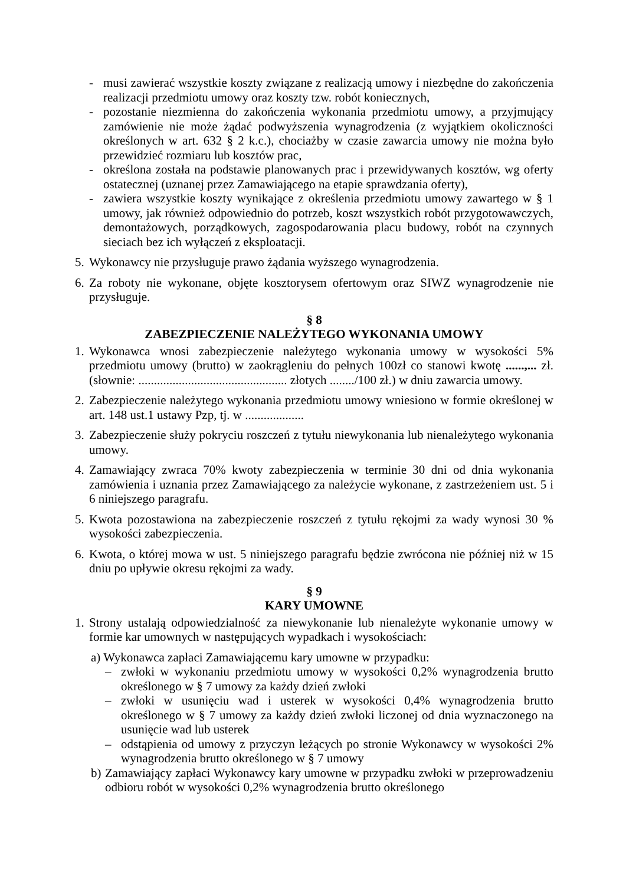- musi zawierać wszystkie koszty związane z realizacją umowy i niezbędne do zakończenia realizacji przedmiotu umowy oraz koszty tzw. robót koniecznych,
- pozostanie niezmienna do zakończenia wykonania przedmiotu umowy, a przyjmujący zamówienie nie może żądać podwyższenia wynagrodzenia (z wyjątkiem okoliczności określonych w art. 632 § 2 k.c.), chociażby w czasie zawarcia umowy nie można było przewidzieć rozmiaru lub kosztów prac,
- określona została na podstawie planowanych prac i przewidywanych kosztów, wg oferty ostatecznej (uznanej przez Zamawiającego na etapie sprawdzania oferty),
- zawiera wszystkie koszty wynikające z określenia przedmiotu umowy zawartego w § 1 umowy, jak również odpowiednio do potrzeb, koszt wszystkich robót przygotowawczych, demontażowych, porządkowych, zagospodarowania placu budowy, robót na czynnych sieciach bez ich wyłączeń z eksploatacji.
5.
Wykonawcy nie przysługuje prawo żądania wyższego wynagrodzenia.
6.
Za roboty nie wykonane, objęte kosztorysem ofertowym oraz SIWZ wynagrodzenie nie przysługuje.
§ 8
ZABEZPIECZENIE NALEŻYTEGO WYKONANIA UMOWY
1.
Wykonawca wnosi zabezpieczenie należytego wykonania umowy w wysokości 5% przedmiotu umowy (brutto) w zaokrągleniu do pełnych 100zł co stanowi kwotę ......,... zł. (słownie: ................................................ złotych ......../100 zł.) w dniu zawarcia umowy.
2.
Zabezpieczenie należytego wykonania przedmiotu umowy wniesiono w formie określonej w art. 148 ust.1 ustawy Pzp, tj. w ...................
3.
Zabezpieczenie służy pokryciu roszczeń z tytułu niewykonania lub nienależytego wykonania umowy.
4.
Zamawiający zwraca 70% kwoty zabezpieczenia w terminie 30 dni od dnia wykonania zamówienia i uznania przez Zamawiającego za należycie wykonane, z zastrzeżeniem ust. 5 i 6 niniejszego paragrafu.
5.
Kwota pozostawiona na zabezpieczenie roszczeń z tytułu rękojmi za wady wynosi 30 % wysokości zabezpieczenia.
6.
Kwota, o której mowa w ust. 5 niniejszego paragrafu będzie zwrócona nie później niż w 15 dniu po upływie okresu rękojmi za wady.
§ 9
KARY UMOWNE
1.
Strony ustalają odpowiedzialność za niewykonanie lub nienależyte wykonanie umowy w formie kar umownych w następujących wypadkach i wysokościach:
a) Wykonawca zapłaci Zamawiającemu kary umowne w przypadku:
– zwłoki w wykonaniu przedmiotu umowy w wysokości 0,2% wynagrodzenia brutto określonego w § 7 umowy za każdy dzień zwłoki
– zwłoki w usunięciu wad i usterek w wysokości 0,4% wynagrodzenia brutto określonego w § 7 umowy za każdy dzień zwłoki liczonej od dnia wyznaczonego na usunięcie wad lub usterek
– odstąpienia od umowy z przyczyn leżących po stronie Wykonawcy w wysokości 2% wynagrodzenia brutto określonego w § 7 umowy
b)
Zamawiający zapłaci Wykonawcy kary umowne w przypadku zwłoki w przeprowadzeniu odbioru robót w wysokości 0,2% wynagrodzenia brutto określonego